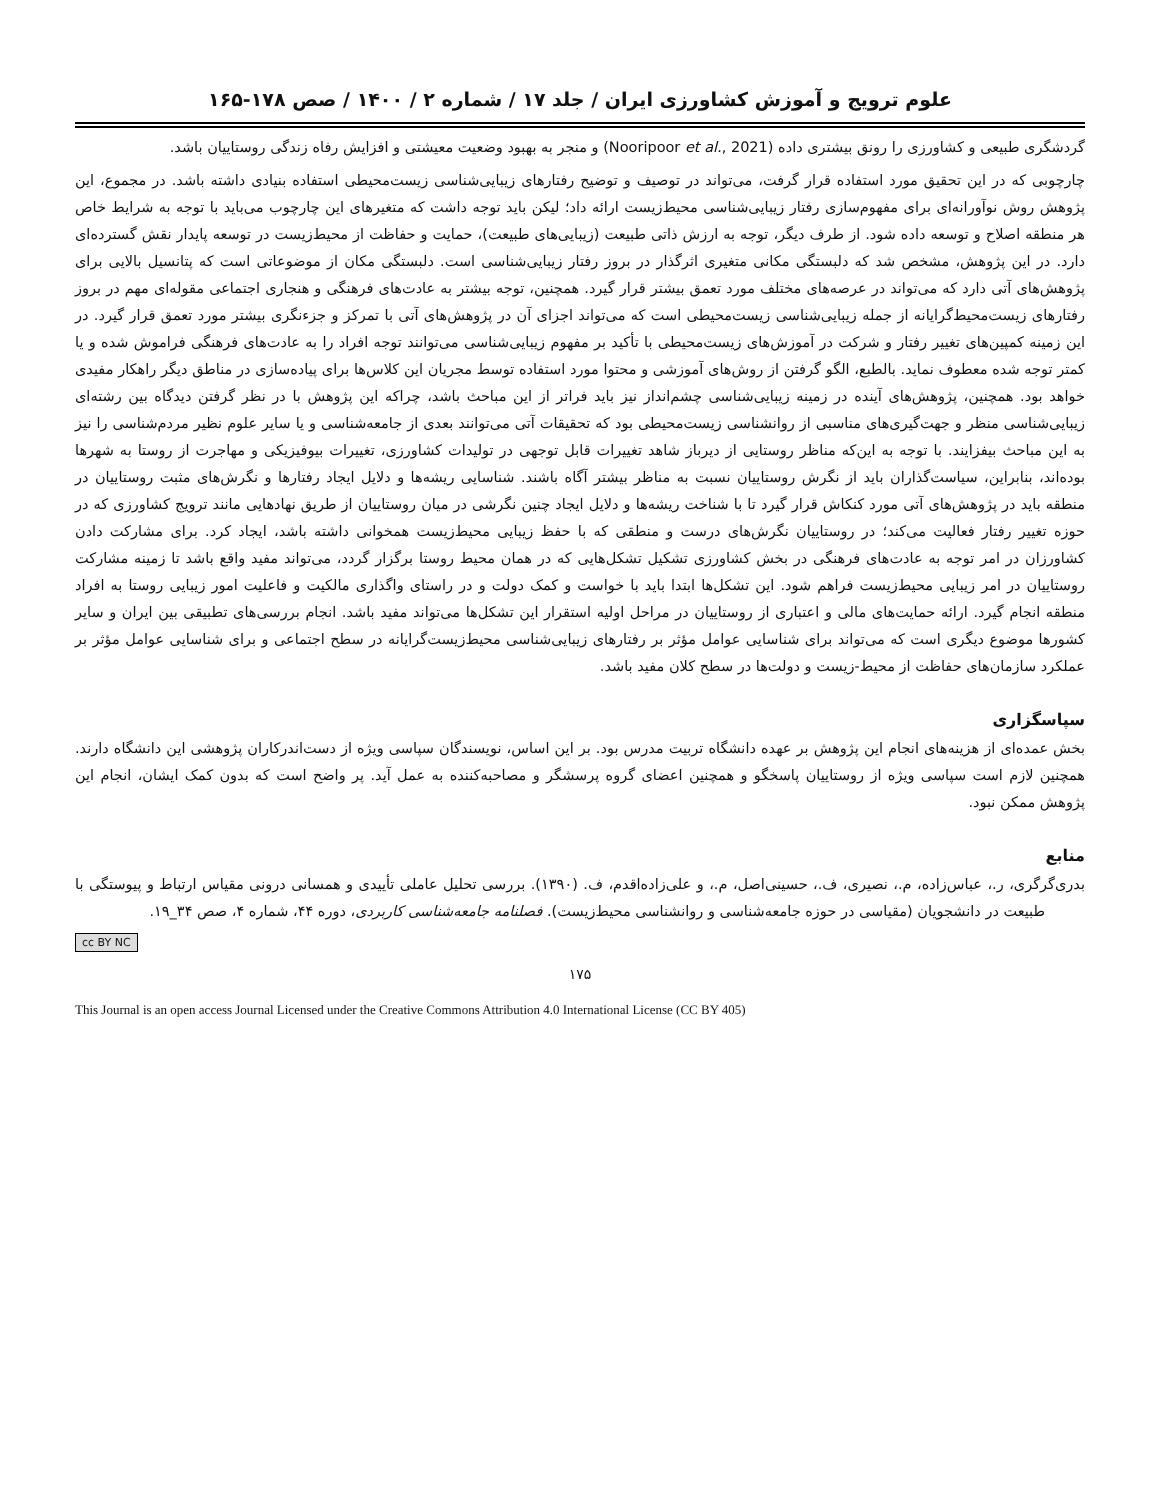علوم ترویج و آموزش کشاورزی ایران / جلد ۱۷ / شماره ۲ / ۱۴۰۰ / صص ۱۷۸-۱۶۵
گردشگری طبیعی و کشاورزی را رونق بیشتری داده (Nooripoor et al., 2021) و منجر به بهبود وضعیت معیشتی و افزایش رفاه زندگی روستاییان باشد.
چارچوبی که در این تحقیق مورد استفاده قرار گرفت، می‌تواند در توصیف و توضیح رفتارهای زیبایی‌شناسی زیست‌محیطی استفاده بنیادی داشته باشد. در مجموع، این پژوهش روش نوآورانه‌ای برای مفهوم‌سازی رفتار زیبایی‌شناسی محیط‌زیست ارائه داد؛ لیکن باید توجه داشت که متغیرهای این چارچوب می‌باید با توجه به شرایط خاص هر منطقه اصلاح و توسعه داده شود. از طرف دیگر، توجه به ارزش ذاتی طبیعت (زیبایی‌های طبیعت)، حمایت و حفاظت از محیط‌زیست در توسعه پایدار نقش گسترده‌ای دارد. در این پژوهش، مشخص شد که دلبستگی مکانی متغیری اثرگذار در بروز رفتار زیبایی‌شناسی است. دلبستگی مکان از موضوعاتی است که پتانسیل بالایی برای پژوهش‌های آتی دارد که می‌تواند در عرصه‌های مختلف مورد تعمق بیشتر قرار گیرد. همچنین، توجه بیشتر به عادت‌های فرهنگی و هنجاری اجتماعی مقوله‌ای مهم در بروز رفتارهای زیست‌محیط‌گرایانه از جمله زیبایی‌شناسی زیست‌محیطی است که می‌تواند اجزای آن در پژوهش‌های آتی با تمرکز و جزءنگری بیشتر مورد تعمق قرار گیرد. در این زمینه کمپین‌های تغییر رفتار و شرکت در آموزش‌های زیست‌محیطی با تأکید بر مفهوم زیبایی‌شناسی می‌توانند توجه افراد را به عادت‌های فرهنگی فراموش شده و یا کمتر توجه شده معطوف نماید. بالطبع، الگو گرفتن از روش‌های آموزشی و محتوا مورد استفاده توسط مجریان این کلاس‌ها برای پیاده‌سازی در مناطق دیگر راهکار مفیدی خواهد بود. همچنین، پژوهش‌های آینده در زمینه زیبایی‌شناسی چشم‌انداز نیز باید فراتر از این مباحث باشد، چراکه این پژوهش با در نظر گرفتن دیدگاه بین رشته‌ای زیبایی‌شناسی منظر و جهت‌گیری‌های مناسبی از روانشناسی زیست‌محیطی بود که تحقیقات آتی می‌توانند بعدی از جامعه‌شناسی و یا سایر علوم نظیر مردم‌شناسی را نیز به این مباحث بیفزایند. با توجه به این‌که مناظر روستایی از دیرباز شاهد تغییرات قابل توجهی در تولیدات کشاورزی، تغییرات بیوفیزیکی و مهاجرت از روستا به شهرها بوده‌اند، بنابراین، سیاست‌گذاران باید از نگرش روستاییان نسبت به مناظر بیشتر آگاه باشند. شناسایی ریشه‌ها و دلایل ایجاد رفتارها و نگرش‌های مثبت روستاییان در منطقه باید در پژوهش‌های آتی مورد کنکاش قرار گیرد تا با شناخت ریشه‌ها و دلایل ایجاد چنین نگرشی در میان روستاییان از طریق نهادهایی مانند ترویج کشاورزی که در حوزه تغییر رفتار فعالیت می‌کند؛ در روستاییان نگرش‌های درست و منطقی که با حفظ زیبایی محیط‌زیست همخوانی داشته باشد، ایجاد کرد. برای مشارکت دادن کشاورزان در امر توجه به عادت‌های فرهنگی در بخش کشاورزی تشکیل تشکل‌هایی که در همان محیط روستا برگزار گردد، می‌تواند مفید واقع باشد تا زمینه مشارکت روستاییان در امر زیبایی محیط‌زیست فراهم شود. این تشکل‌ها ابتدا باید با خواست و کمک دولت و در راستای واگذاری مالکیت و فاعلیت امور زیبایی روستا به افراد منطقه انجام گیرد. ارائه حمایت‌های مالی و اعتباری از روستاییان در مراحل اولیه استقرار این تشکل‌ها می‌تواند مفید باشد. انجام بررسی‌های تطبیقی بین ایران و سایر کشورها موضوع دیگری است که می‌تواند برای شناسایی عوامل مؤثر بر رفتارهای زیبایی‌شناسی محیط‌زیست‌گرایانه در سطح اجتماعی و برای شناسایی عوامل مؤثر بر عملکرد سازمان‌های حفاظت از محیط-زیست و دولت‌ها در سطح کلان مفید باشد.
سپاسگزاری
بخش عمده‌ای از هزینه‌های انجام این پژوهش بر عهده دانشگاه تربیت مدرس بود. بر این اساس، نویسندگان سپاسی ویژه از دست‌اندرکاران پژوهشی این دانشگاه دارند. همچنین لازم است سپاسی ویژه از روستاییان پاسخگو و همچنین اعضای گروه پرسشگر و مصاحبه‌کننده به عمل آید. پر واضح است که بدون کمک ایشان، انجام این پژوهش ممکن نبود.
منابع
بدری‌گرگری، ر.، عباس‌زاده، م.، نصیری، ف.، حسینی‌اصل، م.، و علی‌زاده‌اقدم، ف. (۱۳۹۰). بررسی تحلیل عاملی تأییدی و همسانی درونی مقیاس ارتباط و پیوستگی با طبیعت در دانشجویان (مقیاسی در حوزه جامعه‌شناسی و روانشناسی محیط‌زیست). فصلنامه جامعه‌شناسی کاربردی، دوره ۴۴، شماره ۴، صص ۳۴_۱۹.
cc BY NC
۱۷۵
This Journal is an open access Journal Licensed under the Creative Commons Attribution 4.0 International License (CC BY 405)